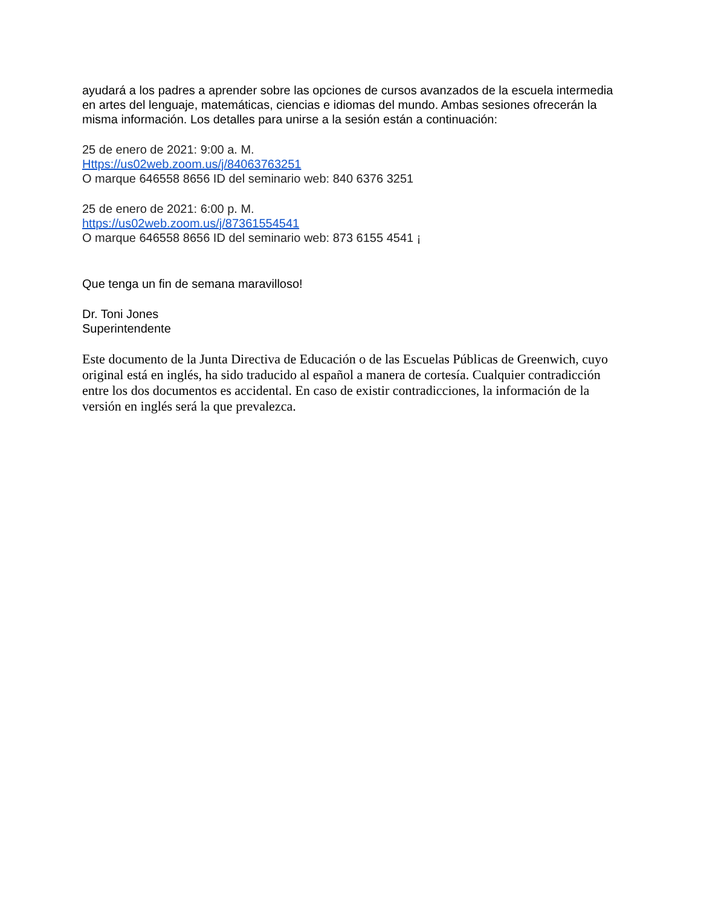ayudará a los padres a aprender sobre las opciones de cursos avanzados de la escuela intermedia en artes del lenguaje, matemáticas, ciencias e idiomas del mundo. Ambas sesiones ofrecerán la misma información. Los detalles para unirse a la sesión están a continuación:
25 de enero de 2021: 9:00 a. M.
Https://us02web.zoom.us/j/84063763251
O marque 646558 8656 ID del seminario web: 840 6376 3251
25 de enero de 2021: 6:00 p. M.
https://us02web.zoom.us/j/87361554541
O marque 646558 8656 ID del seminario web: 873 6155 4541 ¡
Que tenga un fin de semana maravilloso!
Dr. Toni Jones
Superintendente
Este documento de la Junta Directiva de Educación o de las Escuelas Públicas de Greenwich, cuyo original está en inglés, ha sido traducido al español a manera de cortesía. Cualquier contradicción entre los dos documentos es accidental. En caso de existir contradicciones, la información de la versión en inglés será la que prevalezca.